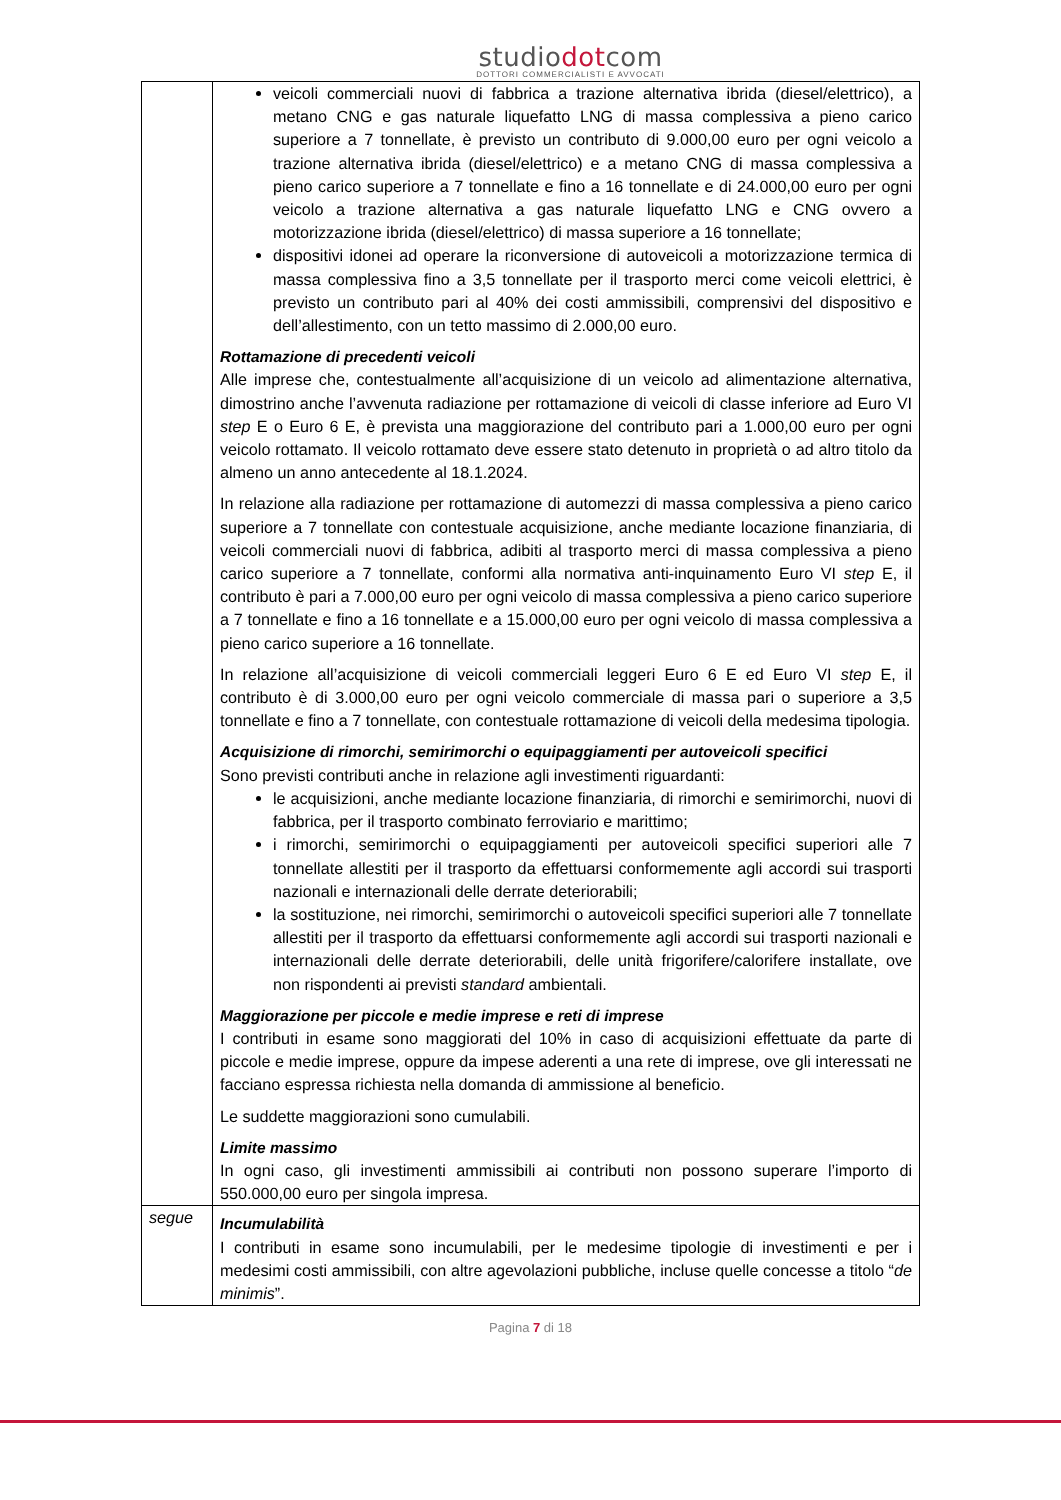studiodotcom
DOTTORI COMMERCIALISTI E AVVOCATI
| | veicoli commerciali nuovi di fabbrica a trazione alternativa ibrida (diesel/elettrico), a metano CNG e gas naturale liquefatto LNG di massa complessiva a pieno carico superiore a 7 tonnellate, è previsto un contributo di 9.000,00 euro per ogni veicolo a trazione alternativa ibrida (diesel/elettrico) e a metano CNG di massa complessiva a pieno carico superiore a 7 tonnellate e fino a 16 tonnellate e di 24.000,00 euro per ogni veicolo a trazione alternativa a gas naturale liquefatto LNG e CNG ovvero a motorizzazione ibrida (diesel/elettrico) di massa superiore a 16 tonnellate; dispositivi idonei ad operare la riconversione di autoveicoli a motorizzazione termica di massa complessiva fino a 3,5 tonnellate per il trasporto merci come veicoli elettrici, è previsto un contributo pari al 40% dei costi ammissibili, comprensivi del dispositivo e dell’allestimento, con un tetto massimo di 2.000,00 euro. Rottamazione di precedenti veicoli Alle imprese che, contestualmente all’acquisizione di un veicolo ad alimentazione alternativa, dimostrino anche l’avvenuta radiazione per rottamazione di veicoli di classe inferiore ad Euro VI step E o Euro 6 E, è prevista una maggiorazione del contributo pari a 1.000,00 euro per ogni veicolo rottamato. Il veicolo rottamato deve essere stato detenuto in proprietà o ad altro titolo da almeno un anno antecedente al 18.1.2024. In relazione alla radiazione per rottamazione di automezzi di massa complessiva a pieno carico superiore a 7 tonnellate con contestuale acquisizione, anche mediante locazione finanziaria, di veicoli commerciali nuovi di fabbrica, adibiti al trasporto merci di massa complessiva a pieno carico superiore a 7 tonnellate, conformi alla normativa anti-inquinamento Euro VI step E, il contributo è pari a 7.000,00 euro per ogni veicolo di massa complessiva a pieno carico superiore a 7 tonnellate e fino a 16 tonnellate e a 15.000,00 euro per ogni veicolo di massa complessiva a pieno carico superiore a 16 tonnellate. In relazione all’acquisizione di veicoli commerciali leggeri Euro 6 E ed Euro VI step E, il contributo è di 3.000,00 euro per ogni veicolo commerciale di massa pari o superiore a 3,5 tonnellate e fino a 7 tonnellate, con contestuale rottamazione di veicoli della medesima tipologia. Acquisizione di rimorchi, semirimorchi o equipaggiamenti per autoveicoli specifici Sono previsti contributi anche in relazione agli investimenti riguardanti: le acquisizioni, anche mediante locazione finanziaria, di rimorchi e semirimorchi, nuovi di fabbrica, per il trasporto combinato ferroviario e marittimo; i rimorchi, semirimorchi o equipaggiamenti per autoveicoli specifici superiori alle 7 tonnellate allestiti per il trasporto da effettuarsi conformemente agli accordi sui trasporti nazionali e internazionali delle derrate deteriorabili; la sostituzione, nei rimorchi, semirimorchi o autoveicoli specifici superiori alle 7 tonnellate allestiti per il trasporto da effettuarsi conformemente agli accordi sui trasporti nazionali e internazionali delle derrate deteriorabili, delle unità frigorifere/calorifere installate, ove non rispondenti ai previsti standard ambientali. Maggiorazione per piccole e medie imprese e reti di imprese I contributi in esame sono maggiorati del 10% in caso di acquisizioni effettuate da parte di piccole e medie imprese, oppure da impese aderenti a una rete di imprese, ove gli interessati ne facciano espressa richiesta nella domanda di ammissione al beneficio. Le suddette maggiorazioni sono cumulabili. Limite massimo In ogni caso, gli investimenti ammissibili ai contributi non possono superare l’importo di 550.000,00 euro per singola impresa. |
| segue | Incumulabilità I contributi in esame sono incumulabili, per le medesime tipologie di investimenti e per i medesimi costi ammissibili, con altre agevolazioni pubbliche, incluse quelle concesse a titolo “ de minimis ”. |
Pagina 7 di 18